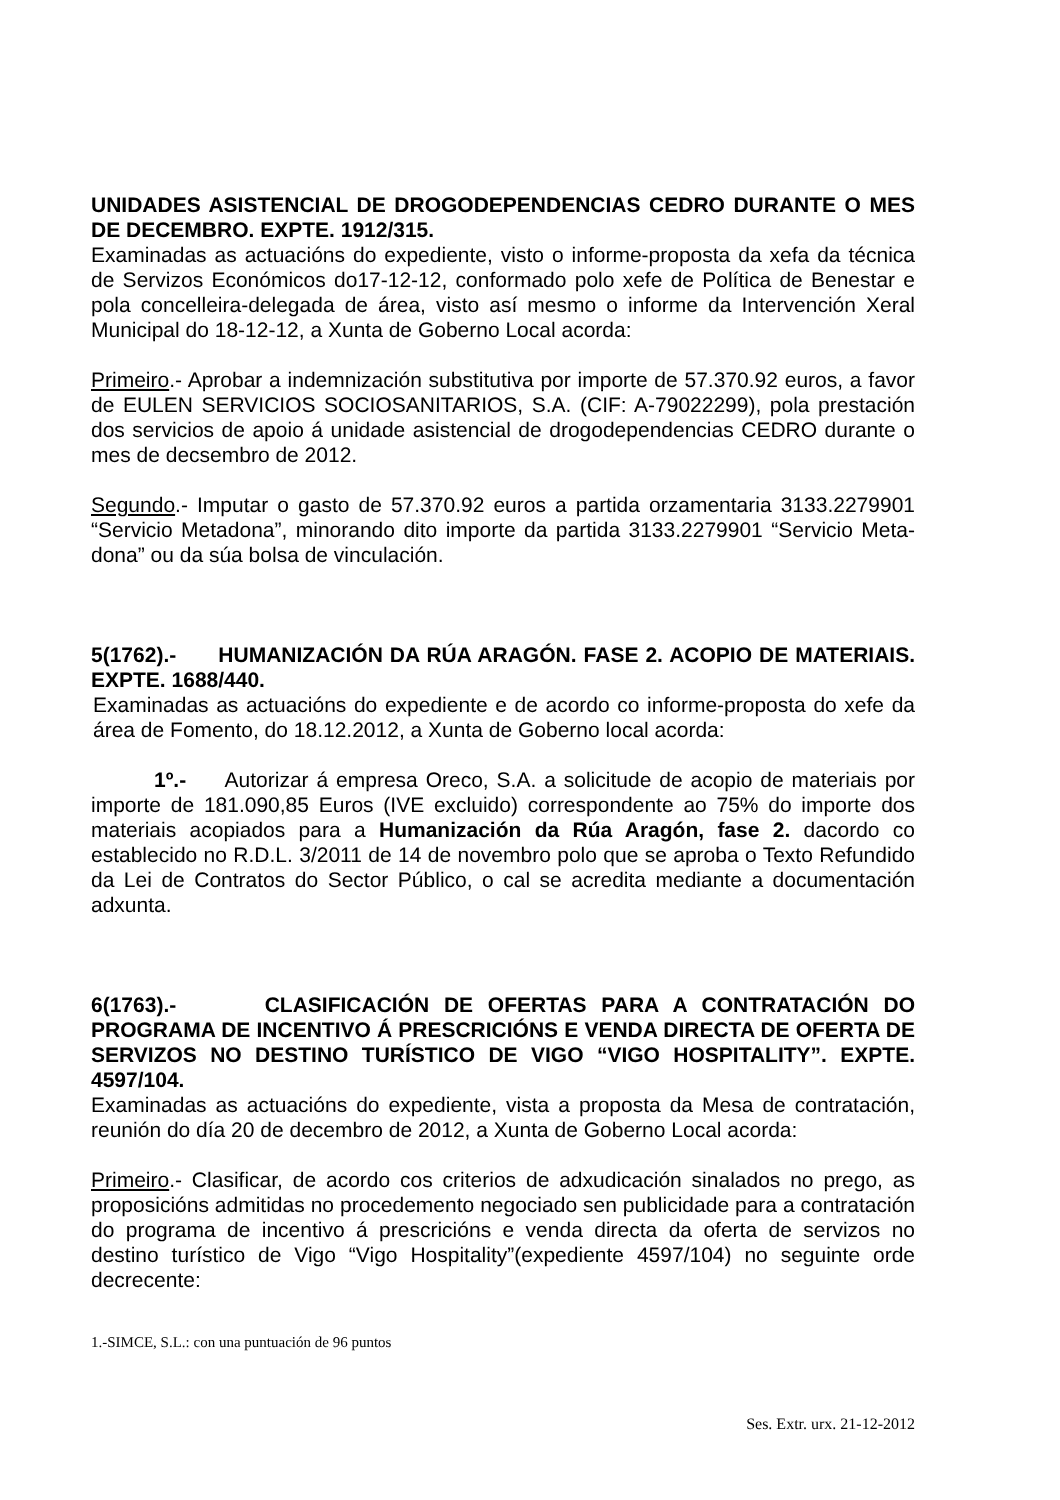UNIDADES ASISTENCIAL DE DROGODEPENDENCIAS CEDRO DURANTE O MES DE DECEMBRO. EXPTE. 1912/315.
Examinadas as actuacións do expediente, visto o informe-proposta da xefa da técnica de Servizos Económicos do17-12-12, conformado polo xefe de Política de Benestar e pola concelleira-delegada de área, visto así mesmo o informe da Intervención Xeral Municipal do 18-12-12, a Xunta de Goberno Local acorda:
Primeiro.- Aprobar a indemnización substitutiva por importe de 57.370.92 euros, a favor de EULEN SERVICIOS SOCIOSANITARIOS, S.A. (CIF: A-79022299), pola prestación dos servicios de apoio á unidade asistencial de drogodependencias CEDRO durante o mes de decsembro de 2012.
Segundo.- Imputar o gasto de 57.370.92 euros a partida orzamentaria 3133.2279901 “Servicio Metadona”, minorando dito importe da partida 3133.2279901 “Servicio Meta-dona” ou da súa bolsa de vinculación.
5(1762).- HUMANIZACIÓN DA RÚA ARAGÓN. FASE 2. ACOPIO DE MATERIAIS. EXPTE. 1688/440.
Examinadas as actuacións do expediente e de acordo co informe-proposta do xefe da área de Fomento, do 18.12.2012, a Xunta de Goberno local acorda:
1º.- Autorizar á empresa Oreco, S.A. a solicitude de acopio de materiais por importe de 181.090,85 Euros (IVE excluido) correspondente ao 75% do importe dos materiais acopiados para a Humanización da Rúa Aragón, fase 2. dacordo co establecido no R.D.L. 3/2011 de 14 de novembro polo que se aproba o Texto Refundido da Lei de Contratos do Sector Público, o cal se acredita mediante a documentación adxunta.
6(1763).- CLASIFICACIÓN DE OFERTAS PARA A CONTRATACIÓN DO PROGRAMA DE INCENTIVO Á PRESCRICIÓNS E VENDA DIRECTA DE OFERTA DE SERVIZOS NO DESTINO TURÍSTICO DE VIGO “VIGO HOSPITALITY”. EXPTE. 4597/104.
Examinadas as actuacións do expediente, vista a proposta da Mesa de contratación, reunión do día 20 de decembro de 2012, a Xunta de Goberno Local acorda:
Primeiro.- Clasificar, de acordo cos criterios de adxudicación sinalados no prego, as proposicións admitidas no procedemento negociado sen publicidade para a contratación do programa de incentivo á prescricións e venda directa da oferta de servizos no destino turístico de Vigo “Vigo Hospitality”(expediente 4597/104) no seguinte orde decrecente:
1.-SIMCE, S.L.: con una puntuación de 96 puntos
Ses. Extr. urx. 21-12-2012